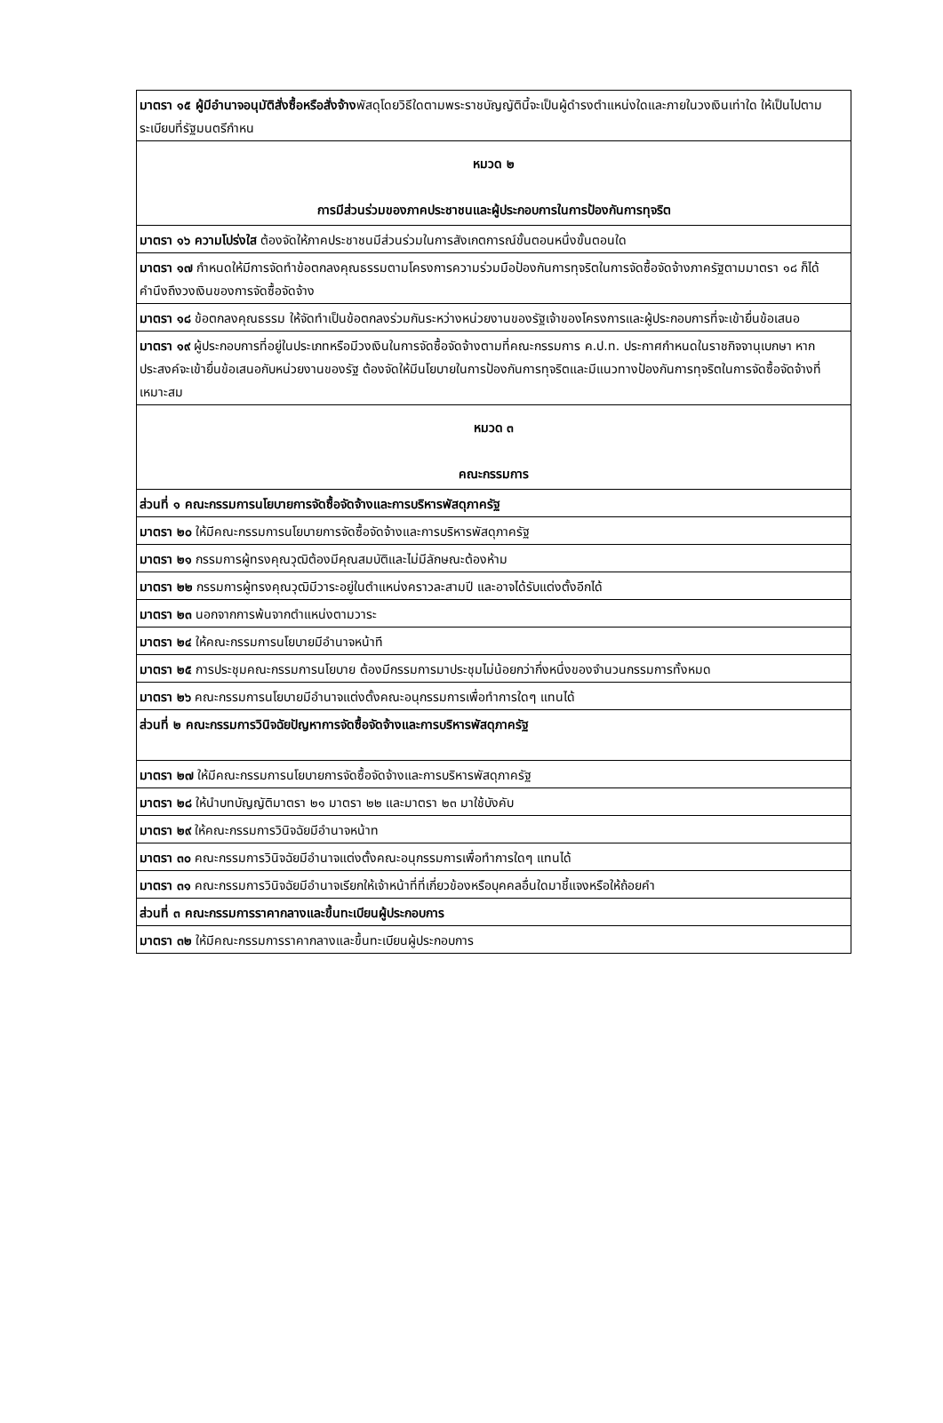| มาตรา ๑๕ ผู้มีอำนาจอนุมัติสั่งซื้อหรือสั่งจ้าง พัสดุโดยวิธีใดตามพระราชบัญญัตินี้จะเป็นผู้ดำรงตำแหน่งใดและภายในวงเงินเท่าใด ให้เป็นไปตามระเบียบที่รัฐมนตรีกำหน |
| หมวด ๒ การมีส่วนร่วมของภาคประชาชนและผู้ประกอบการในการป้องกันการทุจริต |
| มาตรา ๑๖ ความโปร่งใส ต้องจัดให้ภาคประชาชนมีส่วนร่วมในการสังเกตการณ์ขั้นตอนหนึ่งขั้นตอนใด |
| มาตรา ๑๗ กำหนดให้มีการจัดทำข้อตกลงคุณธรรมตามโครงการความร่วมมือป้องกันการทุจริตในการจัดซื้อจัดจ้างภาครัฐตามมาตรา ๑๘ ก็ได้ คำนึงถึงวงเงินของการจัดซื้อจัดจ้าง |
| มาตรา ๑๘ ข้อตกลงคุณธรรม ให้จัดทำเป็นข้อตกลงร่วมกันระหว่างหน่วยงานของรัฐเจ้าของโครงการและผู้ประกอบการที่จะเข้ายื่นข้อเสนอ |
| มาตรา ๑๙ ผู้ประกอบการที่อยู่ในประเภทหรือมีวงเงินในการจัดซื้อจัดจ้างตามที่คณะกรรมการ ค.ป.ท. ประกาศกำหนดในราชกิจจานุเบกษา หากประสงค์จะเข้ายื่นข้อเสนอกับหน่วยงานของรัฐ ต้องจัดให้มีนโยบายในการป้องกันการทุจริตและมีแนวทางป้องกันการทุจริตในการจัดซื้อจัดจ้างที่เหมาะสม |
| หมวด ๓ คณะกรรมการ |
| ส่วนที่ ๑ คณะกรรมการนโยบายการจัดซื้อจัดจ้างและการบริหารพัสดุภาครัฐ |
| มาตรา ๒๐ ให้มีคณะกรรมการนโยบายการจัดซื้อจัดจ้างและการบริหารพัสดุภาครัฐ |
| มาตรา ๒๑ กรรมการผู้ทรงคุณวุฒิต้องมีคุณสมบัติและไม่มีลักษณะต้องห้าม |
| มาตรา ๒๒ กรรมการผู้ทรงคุณวุฒิมีวาระอยู่ในตำแหน่งคราวละสามปี และอาจได้รับแต่งตั้งอีกได้ |
| มาตรา ๒๓ นอกจากการพ้นจากตำแหน่งตามวาระ |
| มาตรา ๒๔ ให้คณะกรรมการนโยบายมีอำนาจหน้าที |
| มาตรา ๒๕ การประชุมคณะกรรมการนโยบาย ต้องมีกรรมการมาประชุมไม่น้อยกว่ากึ่งหนึ่งของจำนวนกรรมการทั้งหมด |
| มาตรา ๒๖ คณะกรรมการนโยบายมีอำนาจแต่งตั้งคณะอนุกรรมการเพื่อทำการใดๆ แทนได้ |
| ส่วนที่ ๒ คณะกรรมการวินิจฉัยปัญหาการจัดซื้อจัดจ้างและการบริหารพัสดุภาครัฐ |
| มาตรา ๒๗ ให้มีคณะกรรมการนโยบายการจัดซื้อจัดจ้างและการบริหารพัสดุภาครัฐ |
| มาตรา ๒๘ ให้นำบทบัญญัติมาตรา ๒๑ มาตรา ๒๒ และมาตรา ๒๓ มาใช้บังคับ |
| มาตรา ๒๙ ให้คณะกรรมการวินิจฉัยมีอำนาจหน้าท |
| มาตรา ๓๐ คณะกรรมการวินิจฉัยมีอำนาจแต่งตั้งคณะอนุกรรมการเพื่อทำการใดๆ แทนได้ |
| มาตรา ๓๑ คณะกรรมการวินิจฉัยมีอำนาจเรียกให้เจ้าหน้าที่ที่เกี่ยวข้องหรือบุคคลอื่นใดมาชี้แจงหรือให้ถ้อยคำ |
| ส่วนที่ ๓ คณะกรรมการราคากลางและขึ้นทะเบียนผู้ประกอบการ |
| มาตรา ๓๒ ให้มีคณะกรรมการราคากลางและขึ้นทะเบียนผู้ประกอบการ |